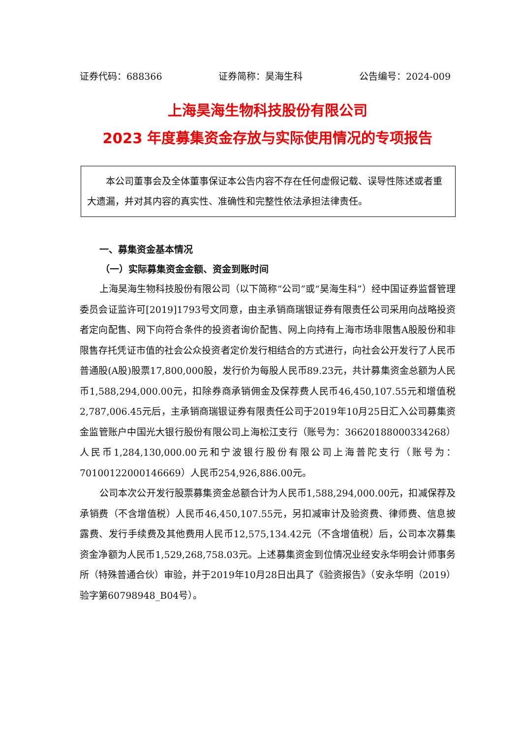证券代码：688366 证券简称：昊海生科 公告编号：2024-009
上海昊海生物科技股份有限公司
2023 年度募集资金存放与实际使用情况的专项报告
本公司董事会及全体董事保证本公告内容不存在任何虚假记载、误导性陈述或者重大遗漏，并对其内容的真实性、准确性和完整性依法承担法律责任。
一、募集资金基本情况
（一）实际募集资金金额、资金到账时间
上海昊海生物科技股份有限公司（以下简称“公司”或“昊海生科”）经中国证券监督管理委员会证监许可[2019]1793号文同意，由主承销商瑞银证券有限责任公司采用向战略投资者定向配售、网下向符合条件的投资者询价配售、网上向持有上海市场非限售A股股份和非限售存托凭证市值的社会公众投资者定价发行相结合的方式进行，向社会公开发行了人民币普通股(A股)股票17,800,000股，发行价为每股人民币89.23元，共计募集资金总额为人民币1,588,294,000.00元，扣除券商承销佣金及保荐费人民币46,450,107.55元和增值税2,787,006.45元后，主承销商瑞银证券有限责任公司于2019年10月25日汇入公司募集资金监管账户中国光大银行股份有限公司上海松江支行（账号为：36620188000334268）人民币1,284,130,000.00元和宁波银行股份有限公司上海普陀支行（账号为：70100122000146669）人民币254,926,886.00元。
公司本次公开发行股票募集资金总额合计为人民币1,588,294,000.00元，扣减保荐及承销费（不含增值税）人民币46,450,107.55元，另扣减审计及验资费、律师费、信息披露费、发行手续费及其他费用人民币12,575,134.42元（不含增值税）后，公司本次募集资金净额为人民币1,529,268,758.03元。上述募集资金到位情况业经安永华明会计师事务所（特殊普通合伙）审验，并于2019年10月28日出具了《验资报告》（安永华明（2019）验字第60798948_B04号）。